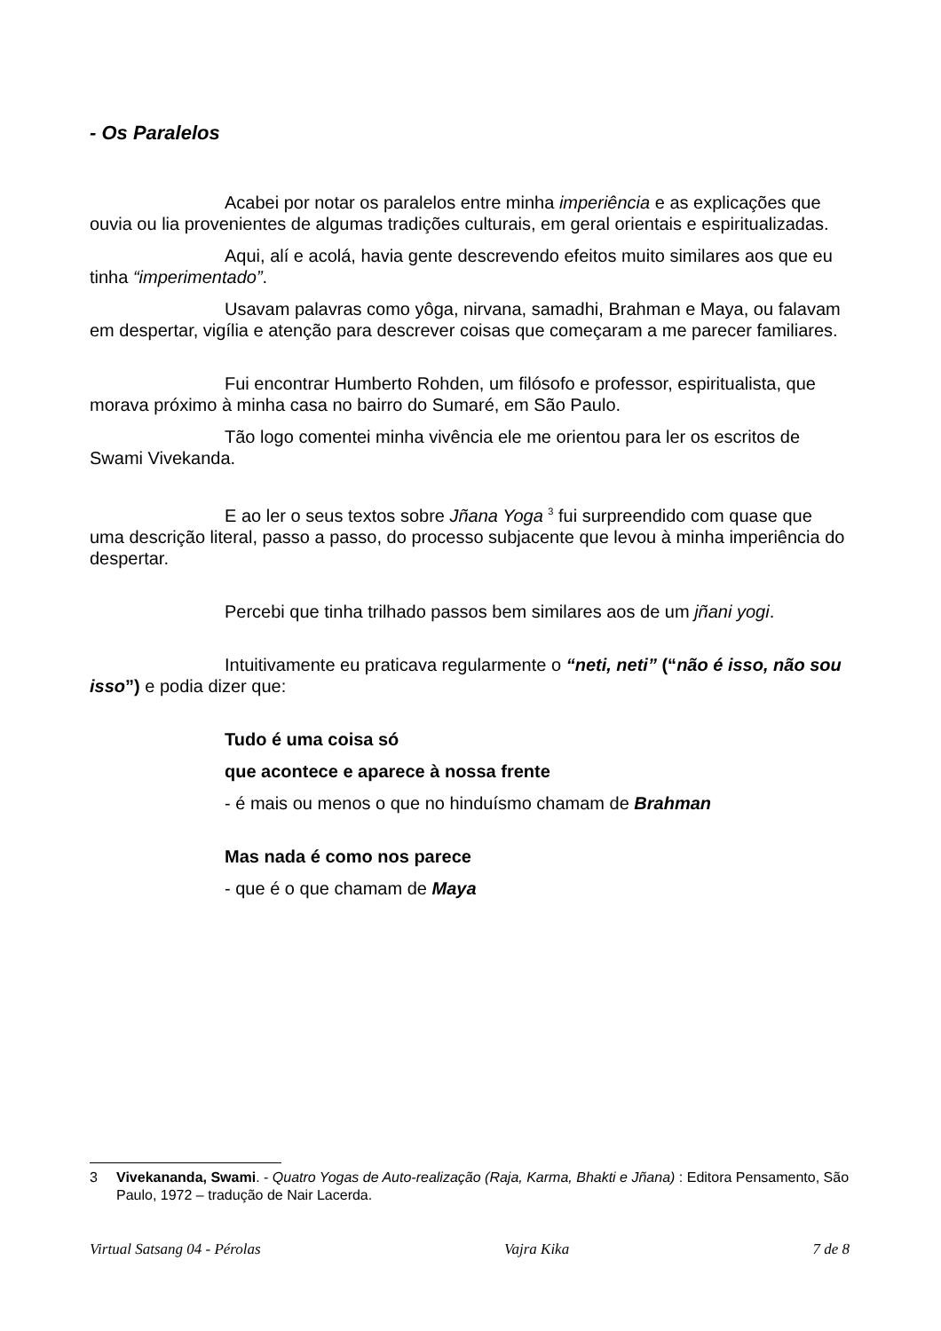- Os Paralelos
Acabei por notar os paralelos entre minha imperiência e as explicações que ouvia ou lia provenientes de algumas tradições culturais, em geral orientais e espiritualizadas.
Aqui, alí e acolá, havia gente descrevendo efeitos muito similares aos que eu tinha “imperimentado”.
Usavam palavras como yôga, nirvana, samadhi, Brahman e Maya, ou falavam em despertar, vigília e atenção para descrever coisas que começaram a me parecer familiares.
Fui encontrar Humberto Rohden, um filósofo e professor, espiritualista, que morava próximo à minha casa no bairro do Sumaré, em São Paulo.
Tão logo comentei minha vivência ele me orientou para ler os escritos de Swami Vivekanda.
E ao ler o seus textos sobre Jñana Yoga <sup>3</sup> fui surpreendido com quase que uma descrição literal, passo a passo, do processo subjacente que levou à minha imperiência do despertar.
Percebi que tinha trilhado passos bem similares aos de um jñani yogi.
Intuitivamente eu praticava regularmente o “neti, neti” (“não é isso, não sou isso”) e podia dizer que:
Tudo é uma coisa só
que acontece e aparece à nossa frente
- é mais ou menos o que no hinduísmo chamam de Brahman
Mas nada é como nos parece
- que é o que chamam de Maya
3 Vivekananda, Swami. - Quatro Yogas de Auto-realização (Raja, Karma, Bhakti e Jñana) : Editora Pensamento, São Paulo, 1972 – tradução de Nair Lacerda.
Virtual Satsang 04 - Pérolas Vajra Kika 7 de 8